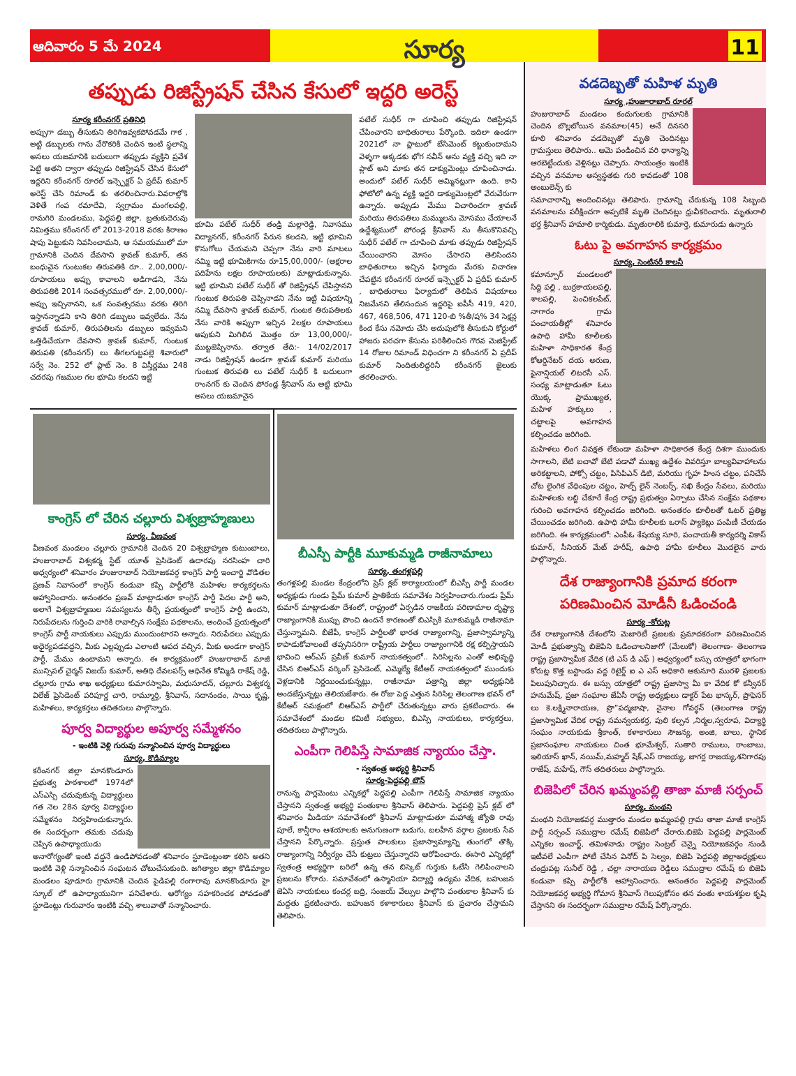ఆదివారం 5 మే 2024
సూర్య
11
తప్పుడు రిజిస్ట్రేషన్ చేసిన కేసులో ఇద్దరి అరెస్ట్
సూర్య కరీంనగర్ ప్రతినిధి
అప్పుగా డబ్బు తీసుకుని తిరిగిఇవ్వకపోవడమే గాక , అట్టి డబ్బులకు గాను వేరొకరికి చెందిన ఇంటి స్థలాన్ని అసలు యజమానికి బదులుగా తప్పుడు వ్యక్తిని ప్రవేశ పెట్టి అతని ద్వారా తప్పుడు రిజిస్ట్రేషన్ చేసిన కేసులో ఇద్దరిని కరీంనగర్ రూరల్ ఇన్స్పెక్టర్ ఏ ప్రదీప్ కుమార్ అరెస్ట్ చేసి రిమాండ్ కు తరలించినారు.వివరాల్లోకి వెళితే గంప రమాదేవి, స్వగ్రామం మంగలపల్లి, రామగిరి మండలము, పెద్దపల్లి జిల్లా. బ్రతుకుదెరువు నిమిత్తము కరీంనగర్ లో 2013-2018 వరకు కిరాణం షాపు పెట్టుకుని నివసించామని, ఆ సమయములో మా గ్రామానికి చెందిన దేవసాని శ్రావణ్ కుమార్, తన బంధువైన గుంటుకల తిరుపతికి రూ.. 2,00,000/- రూపాయలు అప్పు కావాలని అడిగాడని, నేను తిరుపతికి 2014 సంవత్సరములో రూ. 2,00,000/- అప్పు ఇచ్చినానని, ఒక సంవత్సరము వరకు తిరిగి ఇస్తానన్నాడని కాని తిరిగి డబ్బులు ఇవ్వలేదు. నేను శ్రావణ్ కుమార్, తిరుపతిలను డబ్బులు ఇవ్వమని ఒత్తిడిచేయగా దేవసాని శ్రావణ్ కుమార్, గుంటుక తిరుపతి (కరీంనగర్) లు తీగలగుట్టపల్లె శివారులో సర్వే నెం. 252 లో ప్లాట్ నెం. 8 విస్తీర్ణము 248 చదరపు గజముల గల భూమి కలదని ఇట్టి
భూమి పటేల్ సుధీర్ తండ్రి మల్లారెడ్డి, నివాసము విద్యానగర్, కరీంనగర్ పేరున కలదని, ఇట్టి భూమిని కొనుగోలు చేయమని చెప్పగా నేను వారి మాటలు నమ్మి ఇట్టి భూమికిగాను రూ15,00,000/- (అక్షరాల పదిహేను లక్షల రూపాయలకు) మాట్లాడుకున్నాను. ఇట్టి భూమిని పటేల్ సుధీర్ తో రిజిస్ట్రేషన్ చేపిస్తానని గుంటుక తిరుపతి చెప్పినాడని నేను ఇట్టి విషయాన్ని నమ్మి దేవసాని శ్రావణ్ కుమార్, గుంటక తిరుపతిలకు నేను వారికి అప్పుగా ఇచ్చిన 2లక్షల రూపాయలు ఆపుకుని మిగిలిన మొత్తం రూ 13,00,000/- ముట్టజెప్పినాను. తర్వాత తేది:- 14/02/2017 నాడు రిజిస్ట్రేషన్ ఉండగా శ్రావణ్ కుమార్ మరియు గుంటుక తిరుపతి లు పటేల్ సుధీర్ కి బదులుగా రాంనగర్ కు చెందిన పోరండ్ల శ్రీనివాస్ ను అట్టి భూమి అసలు యజమానైన
పటేల్ సుధీర్ గా చూపించి తప్పుడు రిజిస్ట్రేషన్ చేపించారని బాధితురాలు పేర్కొంది. ఇదిలా ఉండగా 2021లో నా ప్లాటులో బేసిమెంట్ కట్టుకుందామని వెళ్ళగా అక్కడకు భోగ నవీన్ అను వ్యక్తి వచ్చి ఇది నా ప్లాట్ అని మాకు తన డాక్యుమెంట్లు చూపించినాడు. అందులో పటేల్ సుధీర్ అమ్మినట్లుగా ఉంది. కాని ఫోటోలో ఉన్న వ్యక్తి ఇద్దరి డాక్యుమెంట్లలో వేరువేరుగా ఉన్నారు. అప్పుడు మేము విచారించగా శ్రావణ్ మరియు తిరుపతిలు మమ్ములను మోసము చేయాలనే ఉద్దేశ్యములో పోరండ్ల శ్రీనివాస్ ను తీసుకొనివచ్చి సుధీర్ పటేల్ గా చూపించి మాకు తప్పుడు రిజిస్ట్రేషన్ చేయించారని మోసం చేసారని తెలిసిందని బాధితురాలు ఇచ్చిన ఫిర్యాదు మేరకు విచారణ చేపట్టిన కరీంనగర్ రూరల్ ఇన్స్పెక్టర్ ఏ ప్రదీప్ కుమార్ , బాధితురాలు ఫిర్యాదులో తెలిపిన విషయాలు నిజమేనని తేలిసందున ఇద్దరిపై ఐపీసీ 419, 420, 467, 468,506, 471 120-బి %తీ/ష% 34 సెక్షన్ల కింద కేసు నమోదు చేసి అదుపులోకి తీసుకుని కోర్టులో హాజరు పరచగా కేసును పరిశీలించిన గౌరవ మెజిస్ట్రేట్ 14 రోజుల రిమాండ్ విధించగా ని కరీంనగర్ ఏ ప్రదీప్ కుమార్ నిందితులిద్దరినీ కరీంనగర్ జైలుకు తరలించారు.
కాంగ్రెస్ లో చేరిన చల్లూరు విశ్వబ్రాహ్మణులు
సూర్య, వీణవంక
వీణవంక మండలం చల్లూరు గ్రామానికి చెందిన 20 విశ్వబ్రాహ్మణ కుటుంబాలు, హుజురాబాద్ విశ్వకర్మ స్టేట్ యూత్ ప్రెసిడెంట్ ఉదారపు నరసింహ చారి ఆధ్వర్యంలో శనివారం హుజురాబాద్ నియోజకవర్గ కాంగ్రెస్ పార్టీ ఇంచార్జి వొడితల ప్రణవ్ నివాసంలో కాంగ్రెస్ కండువా కప్పి పార్టీలోకి మహిళల కార్యకర్తలను ఆహ్వానించారు. అనంతరం ప్రణవ్ మాట్లాడుతూ కాంగ్రెస్ పార్టీ పేదల పార్టీ అని, అలాగే విశ్వబ్రాహ్మణుల సమస్యలను తీర్చే ప్రయత్నంలో కాంగ్రెస్ పార్టీ ఉందని, నిరుపేదలను గుర్తించి వారికి రావాల్సిన సంక్షేమ పథకాలను, అందించే ప్రయత్నంలో కాంగ్రెస్ పార్టీ నాయకులు ఎప్పుడు ముందుంటారని అన్నారు. నిరుపేదలు ఎప్పుడు అధైర్యపడవద్దని, మీకు ఎల్లప్పుడు ఎలాంటి ఆపద వచ్చిన, మీకు అండగా కాంగ్రెస్ పార్టీ, మేము ఉంటామని అన్నారు. ఈ కార్యక్రమంలో హుజురాబాద్ మాజీ మున్సిపల్ చైర్మన్ విజయ్ కుమార్, అతిధి దేవలపర్స్ అధినేత కోమ్మిడి రాకేష్ రెడ్డి, చల్లూరు గ్రామ శాఖ అధ్యక్షులు కుమారస్వామి, మధుసూదన్, చల్లూరు విశ్వకర్మ విలేజ్ ప్రెసిడెంట్ పరిపూర్ణ చారి, రామ్మూర్తి, శ్రీనివాస్, సదానందం, సాయి కృష్ణ, మహిళలు, కార్యకర్తలు తదితరులు పాల్గొన్నారు.
పూర్వ విద్యార్థుల అపూర్వ సమ్మేళనం
- ఇంటికి వెళ్లి గురువు సన్మానించిన పూర్వ విద్యార్థులు
సూర్య, కొడిమ్యాల
కరీంనగర్ జిల్లా మానకొండూరు ప్రభుత్వ పాఠశాలలో 1974లో ఎస్ఎస్సి చదువుకున్న విద్యార్థులు గత నెల 28న పూర్వ విద్యార్థుల సమ్మేళనం నిర్వహించుకున్నారు. ఈ సందర్భంగా తమకు చదువు చెప్పిన ఉపాధ్యాయుడు
అనారోగ్యంతో ఇంటి వద్దనే ఉండిపోవడంతో శనివారం స్టూడెంట్లంతా కలిసి అతని ఇంటికి వెళ్లి సన్మానించిన సంఘటన చోటుచేసుకుంది. జగిత్యాల జిల్లా కొడిమ్యాల మండలం పూడూరు గ్రామానికి చెందిన పైడిపల్లి రంగారావు మానకొండూరు హై స్కూల్ లో ఉపాధ్యాయునిగా పనిచేశారు. ఆరోగ్యం సహకరించక పోవడంతో స్టూడెంట్లు గురువారం ఇంటికి వచ్చి శాలువాతో సన్మానించారు.
బీఎస్పీ పార్టీకి మూకుమ్మడి రాజీనామాలు
సూర్య, తంగళ్లపల్లి
తంగళ్లపల్లి మండల కేంద్రంలోని ప్రెస్ క్లబ్ కార్యాలయంలో బీఎస్పీ పార్టీ మండల అధ్యక్షుడు గుండు ప్రేమ్ కుమార్ ప్రాతికేయ సమావేశం నిర్వహించారు.గుండు ప్రేమ్ కుమార్ మాట్లాడుతూ దేశంలో, రాష్ట్రంలో ఏర్పడిన రాజకీయ పరిణామాల దృష్ట్యా రాజ్యాంగానికి ముప్పు పొంచి ఉందనే కారణంతో బిఎస్పికి మూకుమ్మడి రాజీనామా చేస్తున్నామని. బీజేపీ, కాంగ్రెస్ పార్టీలతో భారత రాజ్యాంగాన్ని, ప్రజాస్వామ్యాన్ని కాపాడుకోవాలంటే తప్పనిసరిగా రాష్ట్రీయ పార్టీలు రాజ్యాంగానికి రక్ష కల్పిస్తాయని భావించి ఆర్ఎస్ ప్రవీణ్ కుమార్ నాయకత్వంలో.. సిరిసిల్లను ఎంతో అభివృద్ధి చేసిన బిఆర్ఎస్ వర్కింగ్ ప్రెసిడెంట్, ఎమ్మెల్యే కేటీఆర్ నాయకత్వంలో ముందుకు వెళ్లడానికి నిర్ణయించుకున్నట్లు, రాజీనామా పత్రాన్ని జిల్లా అధ్యక్షునికి అందజేస్తున్నట్లు తెలియజేశారు. ఈ రోజు పెద్ద ఎత్తున సిరిసిల్ల తెలంగాణ భవన్ లో కేటీఆర్ సమక్షంలో బిఆర్ఎస్ పార్టీలో చేరుతున్నట్లు వారు ప్రకటించారు. ఈ సమావేశంలో మండల కమిటీ సభ్యులు, బిఎస్పి నాయకులు, కార్యకర్తలు, తదితరులు పాల్గొన్నారు.
ఎంపీగా గెలిపిస్తే సామాజిక న్యాయం చేస్తా.
- స్వతంత్ర అభ్యర్థి శ్రీనివాస్
సూర్య-పెద్దపల్లి టౌన్
రానున్న పార్లమెంటు ఎన్నికల్లో పెద్దపల్లి ఎంపీగా గెలిపిస్తే సామాజిక న్యాయం చేస్తానని స్వతంత్ర అభ్యర్థి పంతుకాల శ్రీనివాస్ తెలిపారు. పెద్దపల్లి ప్రెస్ క్లబ్ లో శనివారం మీడియా సమావేశంలో శ్రీనివాస్ మాట్లాడుతూ మహాత్మ జ్యోతి రావు పూలే, కాన్షీరాం ఆశయాలకు అనుగుణంగా బడుగు, బలహీన వర్గాల ప్రజలకు సేవ చేస్తానని పేర్కొన్నారు. ప్రస్తుత పాలకులు ప్రజాస్వామ్యాన్ని తుంగలో తొక్కి రాజ్యాంగాన్ని నిర్వీర్యం చేసే కుట్రలు చేస్తున్నారని ఆరోపించారు. ఈసారి ఎన్నికల్లో స్వతంత్ర అభ్యర్థిగా బరిలో ఉన్న తన బిస్కెట్ గుర్తుకు ఓటేసి గెలిపించాలని ప్రజలను కోరారు. సమావేశంలో ఉస్మానియా విద్యార్థి ఉద్యమ వేదిక, బహుజన జెఏసి నాయకులు కంచర్ల బద్రి, సంజయ్ వేల్పుల పాల్గొని పంతుకాల శ్రీనివాస్ కు మద్దతు ప్రకటించారు. బహుజన కళాకారులు శ్రీనివాస్ కు ప్రచారం చేస్తామని తెలిపారు.
వడదెబ్బతో మహిళ మృతి
సూర్య ,హుజూరాబాద్ రూరల్
హుజురాబాద్ మండలం కందుగులకు గ్రామానికి చెందిన బొల్లబోయిన వనమాల(45) అనే దినసరి కూలి శనివారం వడదెబ్బతో మృతి చెందినట్లు గ్రామస్తులు తెలిపారు.. ఆమె పండించిన వరి ధాన్యాన్ని ఆరబెట్టేందుకు వెళ్లినట్లు చెప్పారు. సాయంత్రం ఇంటికి వచ్చిన వనమాల అస్వస్థతకు గురి కావడంతో 108 అంబులెన్స్ కు
సమాచారాన్ని అందించినట్లు తెలిపారు. గ్రామాన్ని చేరుకున్న 108 సిబ్బంది వనమాలను పరీక్షించగా అప్పటికే మృతి చెందినట్లు ధ్రువీకరించారు. మృతురాలి భర్త శ్రీనివాస్ హమాలి కార్మికుడు. మృతురాలికి కుమార్తె, కుమారుడు ఉన్నారు
ఓటు పై అవగాహన కార్యక్రమం
సూర్య, సెంటినరీ కాలనీ
కమాన్పూర్ మండలంలో సిద్ది పల్లి , బుర్రకాయలపల్లి, శాలపల్లి, పెంచికలపేట్, నాగారం గ్రామ పంచాయతీల్లో శనివారం ఉపాధి హామీ కూలీలకు మహిళా సాధికారత కేంద్ర కోఆర్డినేటర్ దయ అరుణ, ఫైనాన్షియల్ లిటరసీ ఎస్. సంధ్య మాట్లాడుతూ ఓటు యొక్క ప్రాముఖ్యత, మహిళ హక్కులు , చట్టాలపై అవగాహన కల్పించడం జరిగింది.
మహిళలు లింగ వివక్షత లేకుండా మహిళా సాధికారత కేంద్ర దిశగా ముందుకు సాగాలని, బేటి బచావో బేటి పడావో ముఖ్య ఉద్దేశం వివరిస్తూ బాల్యవివాహాలను అరికట్టాలని, పోక్సో చట్టం, పిసిపిఎన్ డిటి, మరియు గృహ హింస చట్టం, పనిచేసే చోట లైంగిక వేధింపుల చట్టం, హెల్ప్ లైన్ నెంబర్స్, సఖి కేంద్రం సేవలు, మరియు మహిళలకు లబ్ది చేకూరే కేంద్ర రాష్ట్ర ప్రభుత్వం ఏర్పాటు చేసిన సంక్షేమ పథకాల గురించి అవగాహన కల్పించడం జరిగింది. అనంతరం కూలీలతో ఓటర్ ప్రతిజ్ఞ చేయించడం జరిగింది. ఉపాధి హామీ కూలీలకు ఒరాస్ ప్యాకెట్లు పంపిణీ చేయడం జరిగింది. ఈ కార్యక్రమంలో: ఎంపీఓ శేషయ్య సూరి, పంచాయతీ కార్యదర్శి వికాస్ కుమార్, సీనియర్ మేట్ హరీష్, ఉపాధి హామీ కూలీలు మొదలైన వారు పాల్గొన్నారు.
దేశ రాజ్యాంగానికి ప్రమాద కరంగా పరిణమించిన మోడీనీ ఓడించండి
సూర్య -కోరుట్ల
దేశ రాజ్యాంగానికి దేశంలోని మెజారిటీ ప్రజలకు ప్రమాదకరంగా పరిణమించిన మోడీ ప్రభుత్వాన్ని బిజెపిని ఓడించాలనిజాగో (మేలుకో) తెలంగాణ- తెలంగాణ రాష్ట్ర ప్రజాస్వామీక వేదిక (టి ఎస్ డి ఎఫ్ ) ఆధ్వర్యంలో బస్సు యాత్రలో భాగంగా కోరుట్ల కొత్త బస్టాండు వద్ద రిటైర్డ్ ఐ ఎ ఎస్ అధికారి ఆకునూరి మురళి ప్రజలకు పిలుపునిచ్చారు. ఈ బస్సు యాత్రలో రాష్ట్ర ప్రజాస్వా మీ కా వేదిక కో కన్వీనర్ హనుమేష్, ప్రజా సంఘాల జేఏసీ రాష్ట్ర అధ్యక్షులు డాక్టర్ పేట భాస్కర్, ప్రొఫెసర్ లు కె.లక్ష్మినారాయణ, ప్రొ”పద్మజాషా, నైనాల గోవర్ధన్ (తెలంగాణ రాష్ట్ర ప్రజాస్వామిక వేదిక రాష్ట్ర సమన్వయకర్త, పులి కల్పన ,నిర్మల,స్వరూప, విద్యార్థి సంఘం నాయకుడు శ్రీకాంత్, కళాకారులు సౌజన్య, అంజి, బాలు, స్థానిక ప్రజాసంఘాల నాయకులు చింత భూమేశ్వర్, సుతారి రాములు, రాంబాబు, ఇలియాస్ ఖాన్, నయిమ్,మహ్మద్ షేక్,ఎస్ రాజయ్య, జాగర్ల రాజయ్య,శనిగారపు రాజేష్, మహేష్, గౌస్ తదితరులు పాల్గొన్నారు.
బిజెపిలో చేరిన ఖమ్మంపల్లి తాజా మాజీ సర్పంచ్
సూర్య, మంథని
మంథని నియోజకవర్గ ముత్తారం మండల ఖమ్మంపల్లి గ్రామ తాజా మాజీ కాంగ్రెస్ పార్టీ సర్పంచ్ సముద్రాల రమేష్ బిజెపిలో చేరారు.బిజెపి పెద్దపల్లి పార్లమెంట్ ఎన్నికల ఇంచార్జ్, తమిళనాడు రాష్ట్రం సెంట్రల్ చెన్నై నియోజకవర్గం నుండి ఇటీవలే ఎంపీగా పోటీ చేసిన వినోద్ పి సెల్వం, బిజెపి పెద్దపల్లి జిల్లాఅధ్యక్షులు చంద్రుపట్ల సునీల్ రెడ్డి , చల్లా నారాయణ రెడ్డిలు సముద్రాల రమేష్ కు బిజెపి కండువా కప్పి పార్టీలోకి ఆహ్వానించారు. అనంతరం పెద్దపల్లి పార్లమెంట్ నియోజకవర్గ అభ్యర్థి గోమాస శ్రీనివాస్ గెలుపుకోసం తన వంతు శాయశక్తుల కృషి చేస్తానని ఈ సందర్భంగా సముద్రాల రమేష్ పేర్కొన్నారు.